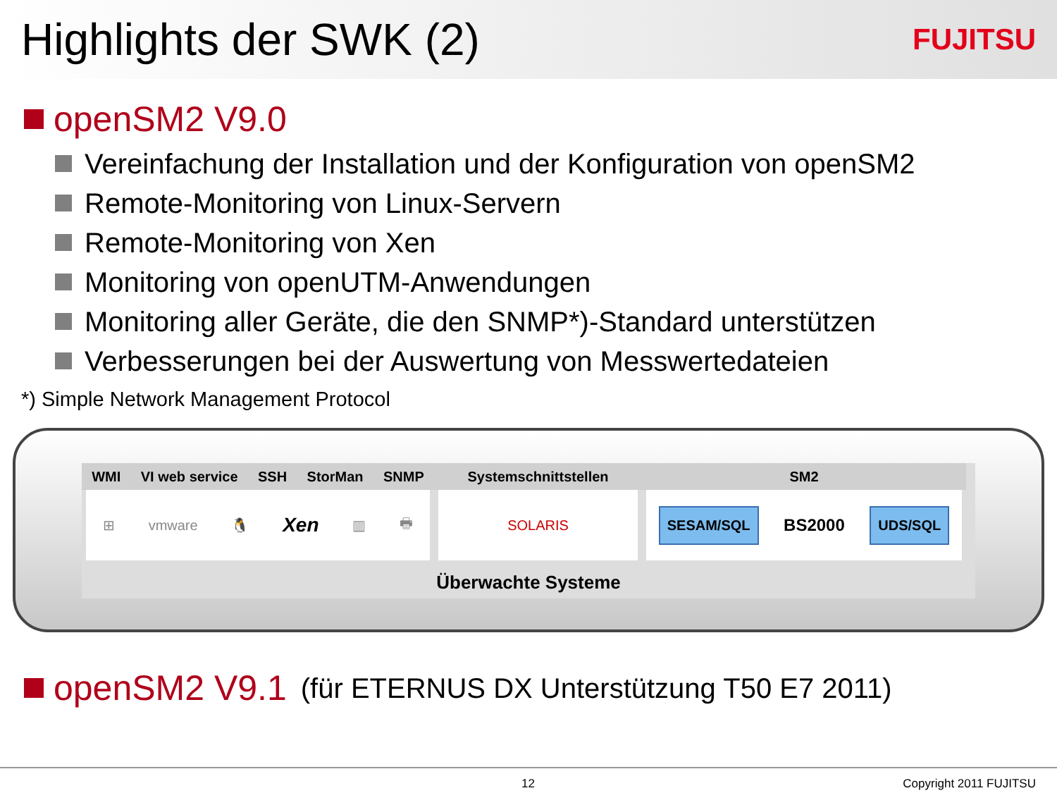Highlights der SWK (2)
FUJITSU
openSM2 V9.0
Vereinfachung der Installation und der Konfiguration von openSM2
Remote-Monitoring von Linux-Servern
Remote-Monitoring von Xen
Monitoring von openUTM-Anwendungen
Monitoring aller Geräte, die den SNMP*)-Standard unterstützen
Verbesserungen bei der Auswertung von Messwertedateien
*) Simple Network Management Protocol
WMI VI web service SSH StorMan SNMP
⊞ vmware 🐧 Xen ▥ 🖶
Systemschnittstellen
SOLARIS
SM2
SESAM/SQL BS2000 UDS/SQL
Überwachte Systeme
openSM2 V9.1 (für ETERNUS DX Unterstützung T50 E7 2011)
12 Copyright 2011 FUJITSU